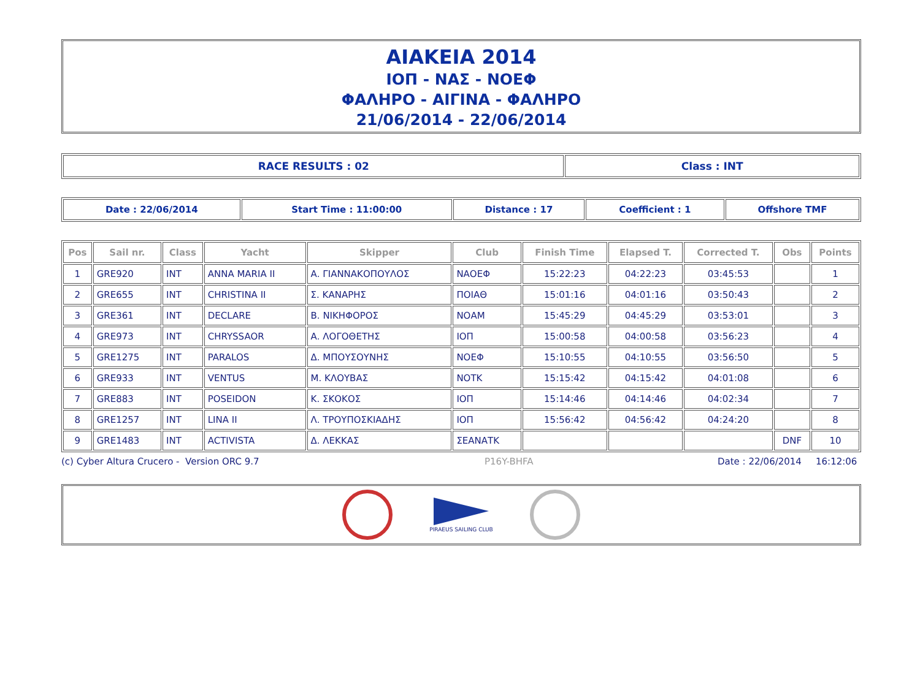ΑΙΑΚΕΙΑ 2014
ΙΟΠ - ΝΑΣ - ΝΟΕΦ
ΦΑΛΗΡΟ - ΑΙΓΙΝΑ - ΦΑΛΗΡΟ
21/06/2014 - 22/06/2014
| RACE RESULTS : 02 | Class : INT |
| Date : 22/06/2014 | Start Time : 11:00:00 | Distance : 17 | Coefficient : 1 | Offshore TMF |
| Pos | Sail nr. | Class | Yacht | Skipper | Club | Finish Time | Elapsed T. | Corrected T. | Obs | Points |
| --- | --- | --- | --- | --- | --- | --- | --- | --- | --- | --- |
| 1 | GRE920 | INT | ANNA MARIA II | Α. ΓΙΑΝΝΑΚΟΠΟΥΛΟΣ | ΝΑΟΕΦ | 15:22:23 | 04:22:23 | 03:45:53 | | 1 |
| 2 | GRE655 | INT | CHRISTINA II | Σ. ΚΑΝΑΡΗΣ | ΠΟΙΑΘ | 15:01:16 | 04:01:16 | 03:50:43 | | 2 |
| 3 | GRE361 | INT | DECLARE | Β. ΝΙΚΗΦΟΡΟΣ | ΝΟΑΜ | 15:45:29 | 04:45:29 | 03:53:01 | | 3 |
| 4 | GRE973 | INT | CHRYSSAOR | Α. ΛΟΓΟΘΕΤΗΣ | ΙΟΠ | 15:00:58 | 04:00:58 | 03:56:23 | | 4 |
| 5 | GRE1275 | INT | PARALOS | Δ. ΜΠΟΥΣΟΥΝΗΣ | ΝΟΕΦ | 15:10:55 | 04:10:55 | 03:56:50 | | 5 |
| 6 | GRE933 | INT | VENTUS | Μ. ΚΛΟΥΒΑΣ | ΝΟΤΚ | 15:15:42 | 04:15:42 | 04:01:08 | | 6 |
| 7 | GRE883 | INT | POSEIDON | Κ. ΣΚΟΚΟΣ | ΙΟΠ | 15:14:46 | 04:14:46 | 04:02:34 | | 7 |
| 8 | GRE1257 | INT | LINA II | Λ. ΤΡΟΥΠΟΣΚΙΑΔΗΣ | ΙΟΠ | 15:56:42 | 04:56:42 | 04:24:20 | | 8 |
| 9 | GRE1483 | INT | ACTIVISTA | Δ. ΛΕΚΚΑΣ | ΣΕΑΝΑΤΚ | | | | DNF | 10 |
(c) Cyber Altura Crucero - Version ORC 9.7 P16Y-BHFA Date : 22/06/2014 16:12:06
PIRAEUS SAILING CLUB